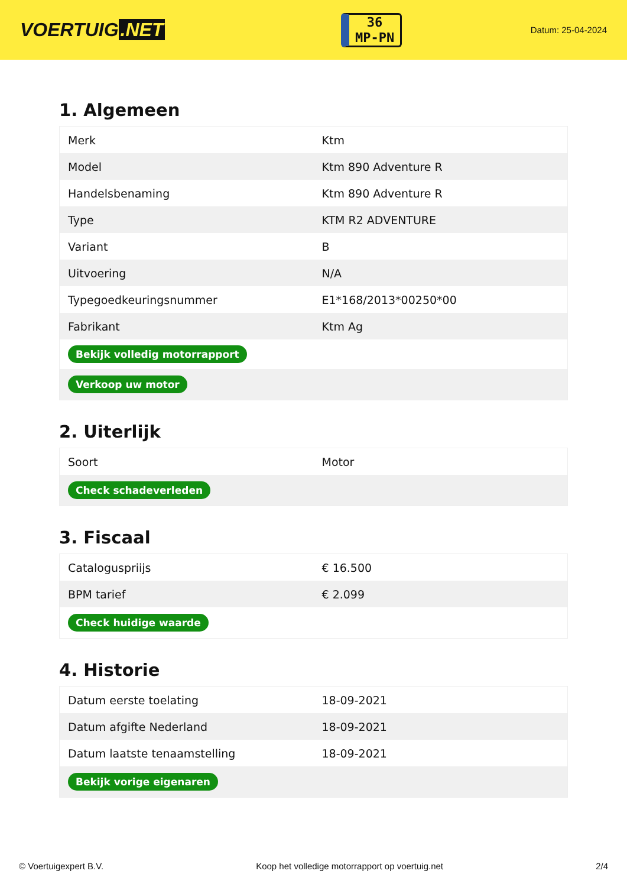VOERTUIG.NET
36
MP-PN
Datum: 25-04-2024
1. Algemeen
| Merk | Ktm |
| Model | Ktm 890 Adventure R |
| Handelsbenaming | Ktm 890 Adventure R |
| Type | KTM R2 ADVENTURE |
| Variant | B |
| Uitvoering | N/A |
| Typegoedkeuringsnummer | E1*168/2013*00250*00 |
| Fabrikant | Ktm Ag |
| Bekijk volledig motorrapport | |
| Verkoop uw motor | |
2. Uiterlijk
| Soort | Motor |
| Check schadeverleden | |
3. Fiscaal
| Cataloguspriijs | € 16.500 |
| BPM tarief | € 2.099 |
| Check huidige waarde | |
4. Historie
| Datum eerste toelating | 18-09-2021 |
| Datum afgifte Nederland | 18-09-2021 |
| Datum laatste tenaamstelling | 18-09-2021 |
| Bekijk vorige eigenaren | |
© Voertuigexpert B.V. Koop het volledige motorrapport op voertuig.net 2/4